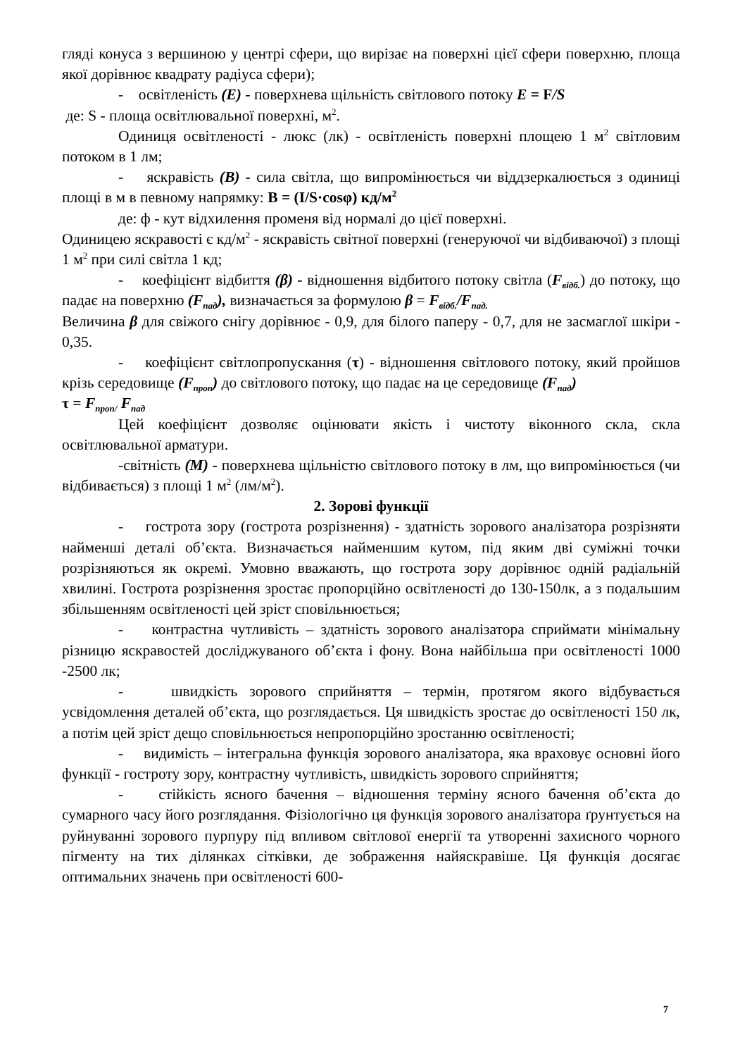гляді конуса з вершиною у центрі сфери, що вирізає на поверхні цієї сфери поверхню, площа якої дорівнює квадрату радіуса сфери);
- освітленість (E) - поверхнева щільність світлового потоку E = F/S
де: S - площа освітлювальної поверхні, м<sup>2</sup>.
Одиниця освітленості - люкс (лк) - освітленість поверхні площею 1 м<sup>2</sup> світловим потоком в 1 лм;
- яскравість (B) - сила світла, що випромінюється чи віддзеркалюється з одиниці площі в м в певному напрямку: B = (I/S·cosφ) кд/м<sup>2</sup>
де: ф - кут відхилення променя від нормалі до цієї поверхні.
Одиницею яскравості є кд/м<sup>2</sup> - яскравість світної поверхні (генеруючої чи відбиваючої) з площі 1 м<sup>2</sup> при силі світла 1 кд;
- коефіцієнт відбиття (β) - відношення відбитого потоку світла (F<sub>відб.</sub>) до потоку, що падає на поверхню (F<sub>пад</sub>), визначається за формулою β = F<sub>відб.</sub>/F<sub>пад.</sub>
Величина β для свіжого снігу дорівнює - 0,9, для білого паперу - 0,7, для не засмаглої шкіри - 0,35.
- коефіцієнт світлопропускання (τ) - відношення світлового потоку, який пройшов крізь середовище (F<sub>проп</sub>) до світлового потоку, що падає на це середовище (F<sub>пад</sub>)
τ = F<sub>проп/</sub> F<sub>пад</sub>
Цей коефіцієнт дозволяє оцінювати якість і чистоту віконного скла, скла освітлювальної арматури.
-світність (M) - поверхнева щільністю світлового потоку в лм, що випромінюється (чи відбивається) з площі 1 м<sup>2</sup> (лм/м<sup>2</sup>).
2. Зорові функції
- гострота зору (гострота розрізнення) - здатність зорового аналізатора розрізняти найменші деталі об’єкта. Визначається найменшим кутом, під яким дві суміжні точки розрізняються як окремі. Умовно вважають, що гострота зору дорівнює одній радіальній хвилині. Гострота розрізнення зростає пропорційно освітленості до 130-150лк, а з подальшим збільшенням освітленості цей зріст сповільнюється;
- контрастна чутливість – здатність зорового аналізатора сприймати мінімальну різницю яскравостей досліджуваного об’єкта і фону. Вона найбільша при освітленості 1000 -2500 лк;
- швидкість зорового сприйняття – термін, протягом якого відбувається усвідомлення деталей об’єкта, що розглядається. Ця швидкість зростає до освітленості 150 лк, а потім цей зріст дещо сповільнюється непропорційно зростанню освітленості;
- видимість – інтегральна функція зорового аналізатора, яка враховує основні його функції - гостроту зору, контрастну чутливість, швидкість зорового сприйняття;
- стійкість ясного бачення – відношення терміну ясного бачення об’єкта до сумарного часу його розглядання. Фізіологічно ця функція зорового аналізатора ґрунтується на руйнуванні зорового пурпуру під впливом світлової енергії та утворенні захисного чорного пігменту на тих ділянках сітківки, де зображення найяскравіше. Ця функція досягає оптимальних значень при освітленості 600-
7